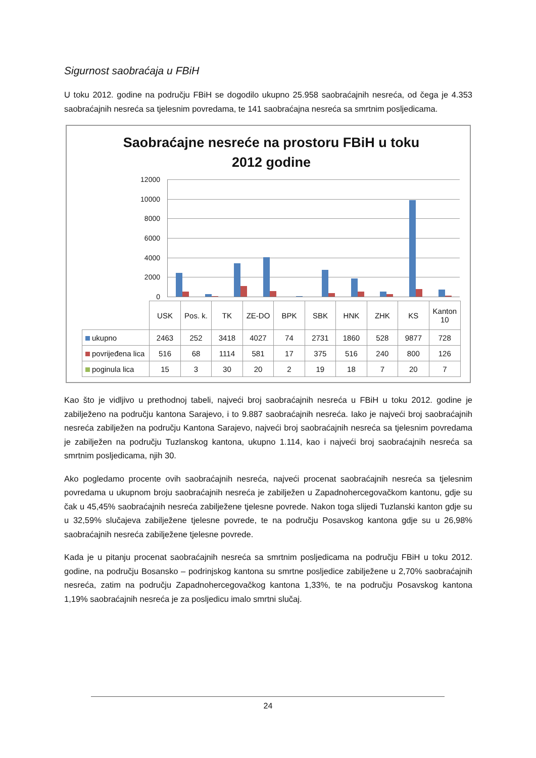Sigurnost saobraćaja u FBiH
U toku 2012. godine na području FBiH se dogodilo ukupno 25.958 saobraćajnih nesreća, od čega je 4.353 saobraćajnih nesreća sa tjelesnim povredama, te 141 saobraćajna nesreća sa smrtnim posljedicama.
Saobraćajne nesreće na prostoru FBiH u toku
2012 godine
12000
10000
8000
6000
4000
2000
0
| | USK | Pos. k. | TK | ZE-DO | BPK | SBK | HNK | ZHK | KS | Kanton 10 |
| --- | --- | --- | --- | --- | --- | --- | --- | --- | --- | --- |
| ukupno | 2463 | 252 | 3418 | 4027 | 74 | 2731 | 1860 | 528 | 9877 | 728 |
| povrijeđena lica | 516 | 68 | 1114 | 581 | 17 | 375 | 516 | 240 | 800 | 126 |
| poginula lica | 15 | 3 | 30 | 20 | 2 | 19 | 18 | 7 | 20 | 7 |
Kao što je vidljivo u prethodnoj tabeli, najveći broj saobraćajnih nesreća u FBiH u toku 2012. godine je zabilježeno na području kantona Sarajevo, i to 9.887 saobraćajnih nesreća. Iako je najveći broj saobraćajnih nesreća zabilježen na području Kantona Sarajevo, najveći broj saobraćajnih nesreća sa tjelesnim povredama je zabilježen na području Tuzlanskog kantona, ukupno 1.114, kao i najveći broj saobraćajnih nesreća sa smrtnim posljedicama, njih 30.
Ako pogledamo procente ovih saobraćajnih nesreća, najveći procenat saobraćajnih nesreća sa tjelesnim povredama u ukupnom broju saobraćajnih nesreća je zabilježen u Zapadnohercegovačkom kantonu, gdje su čak u 45,45% saobraćajnih nesreća zabilježene tjelesne povrede. Nakon toga slijedi Tuzlanski kanton gdje su u 32,59% slučajeva zabilježene tjelesne povrede, te na području Posavskog kantona gdje su u 26,98% saobraćajnih nesreća zabilježene tjelesne povrede.
Kada je u pitanju procenat saobraćajnih nesreća sa smrtnim posljedicama na području FBiH u toku 2012. godine, na području Bosansko – podrinjskog kantona su smrtne posljedice zabilježene u 2,70% saobraćajnih nesreća, zatim na području Zapadnohercegovačkog kantona 1,33%, te na području Posavskog kantona 1,19% saobraćajnih nesreća je za posljedicu imalo smrtni slučaj.
24